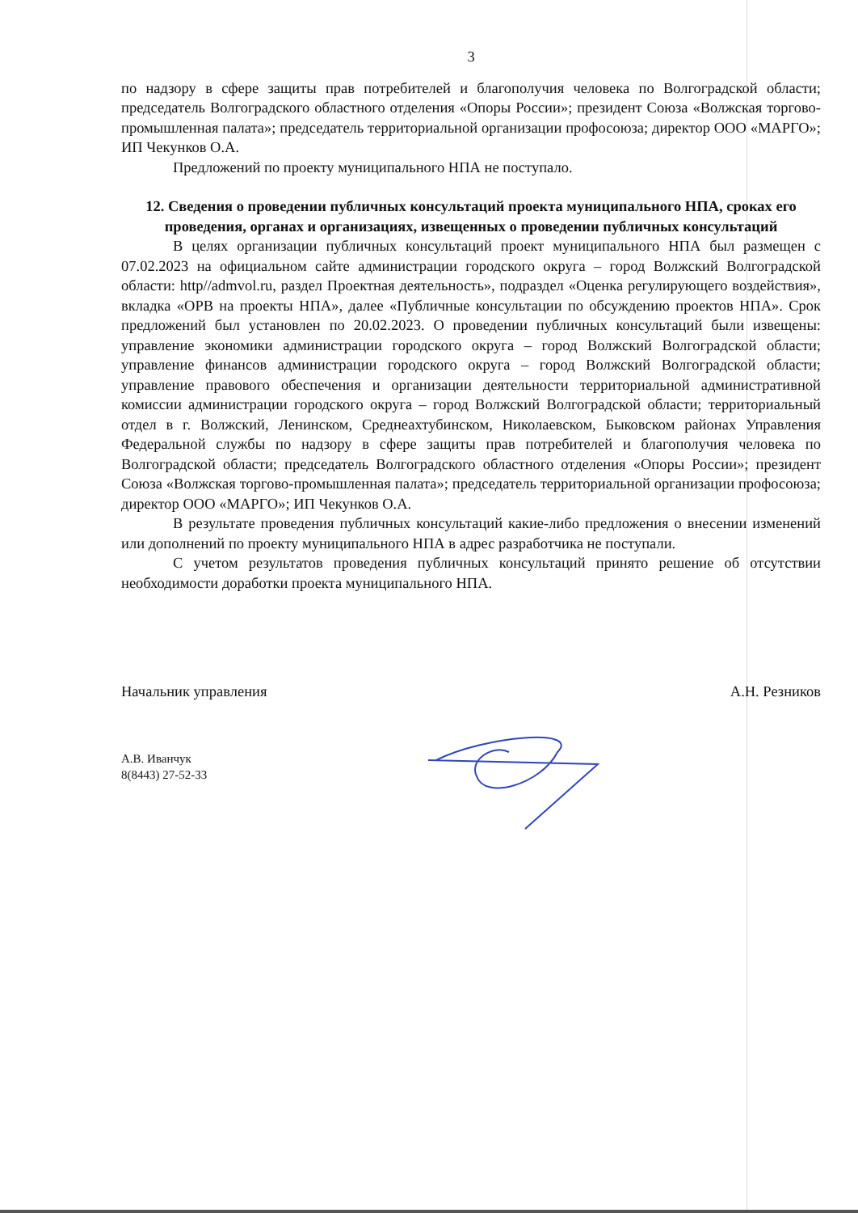3
по надзору в сфере защиты прав потребителей и благополучия человека по Волгоградской области; председатель Волгоградского областного отделения «Опоры России»; президент Союза «Волжская торгово-промышленная палата»; председатель территориальной организации профосоюза; директор ООО «МАРГО»; ИП Чекунков О.А.
Предложений по проекту муниципального НПА не поступало.
12. Сведения о проведении публичных консультаций проекта муниципального НПА, сроках его проведения, органах и организациях, извещенных о проведении публичных консультаций
В целях организации публичных консультаций проект муниципального НПА был размещен с 07.02.2023 на официальном сайте администрации городского округа – город Волжский Волгоградской области: http//admvol.ru, раздел Проектная деятельность», подраздел «Оценка регулирующего воздействия», вкладка «ОРВ на проекты НПА», далее «Публичные консультации по обсуждению проектов НПА». Срок предложений был установлен по 20.02.2023. О проведении публичных консультаций были извещены: управление экономики администрации городского округа – город Волжский Волгоградской области; управление финансов администрации городского округа – город Волжский Волгоградской области; управление правового обеспечения и организации деятельности территориальной административной комиссии администрации городского округа – город Волжский Волгоградской области; территориальный отдел в г. Волжский, Ленинском, Среднеахтубинском, Николаевском, Быковском районах Управления Федеральной службы по надзору в сфере защиты прав потребителей и благополучия человека по Волгоградской области; председатель Волгоградского областного отделения «Опоры России»; президент Союза «Волжская торгово-промышленная палата»; председатель территориальной организации профосоюза; директор ООО «МАРГО»; ИП Чекунков О.А.
В результате проведения публичных консультаций какие-либо предложения о внесении изменений или дополнений по проекту муниципального НПА в адрес разработчика не поступали.
С учетом результатов проведения публичных консультаций принято решение об отсутствии необходимости доработки проекта муниципального НПА.
Начальник управления А.Н. Резников
А.В. Иванчук
8(8443) 27-52-33